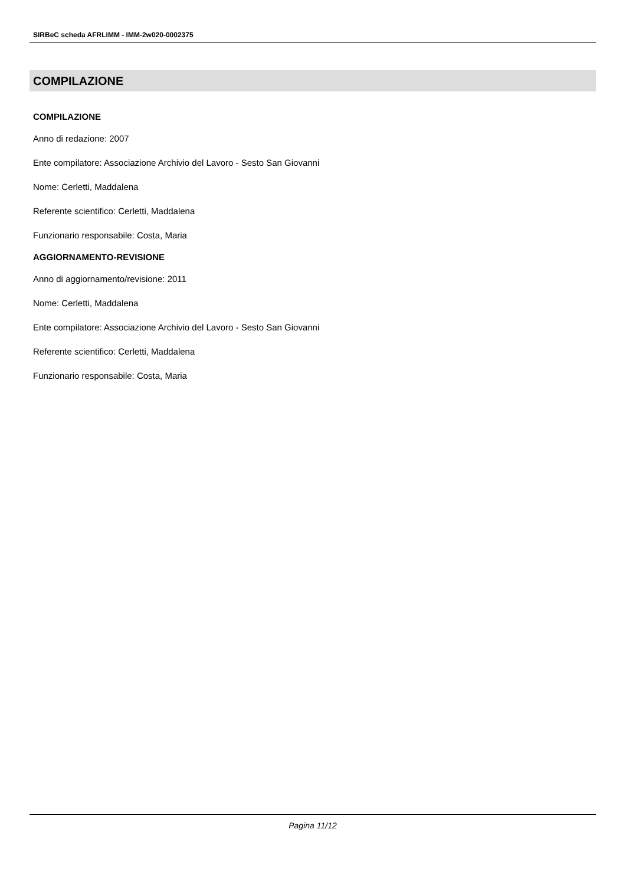SIRBeC scheda AFRLIMM - IMM-2w020-0002375
COMPILAZIONE
COMPILAZIONE
Anno di redazione: 2007
Ente compilatore: Associazione Archivio del Lavoro - Sesto San Giovanni
Nome: Cerletti, Maddalena
Referente scientifico: Cerletti, Maddalena
Funzionario responsabile: Costa, Maria
AGGIORNAMENTO-REVISIONE
Anno di aggiornamento/revisione: 2011
Nome: Cerletti, Maddalena
Ente compilatore: Associazione Archivio del Lavoro - Sesto San Giovanni
Referente scientifico: Cerletti, Maddalena
Funzionario responsabile: Costa, Maria
Pagina 11/12